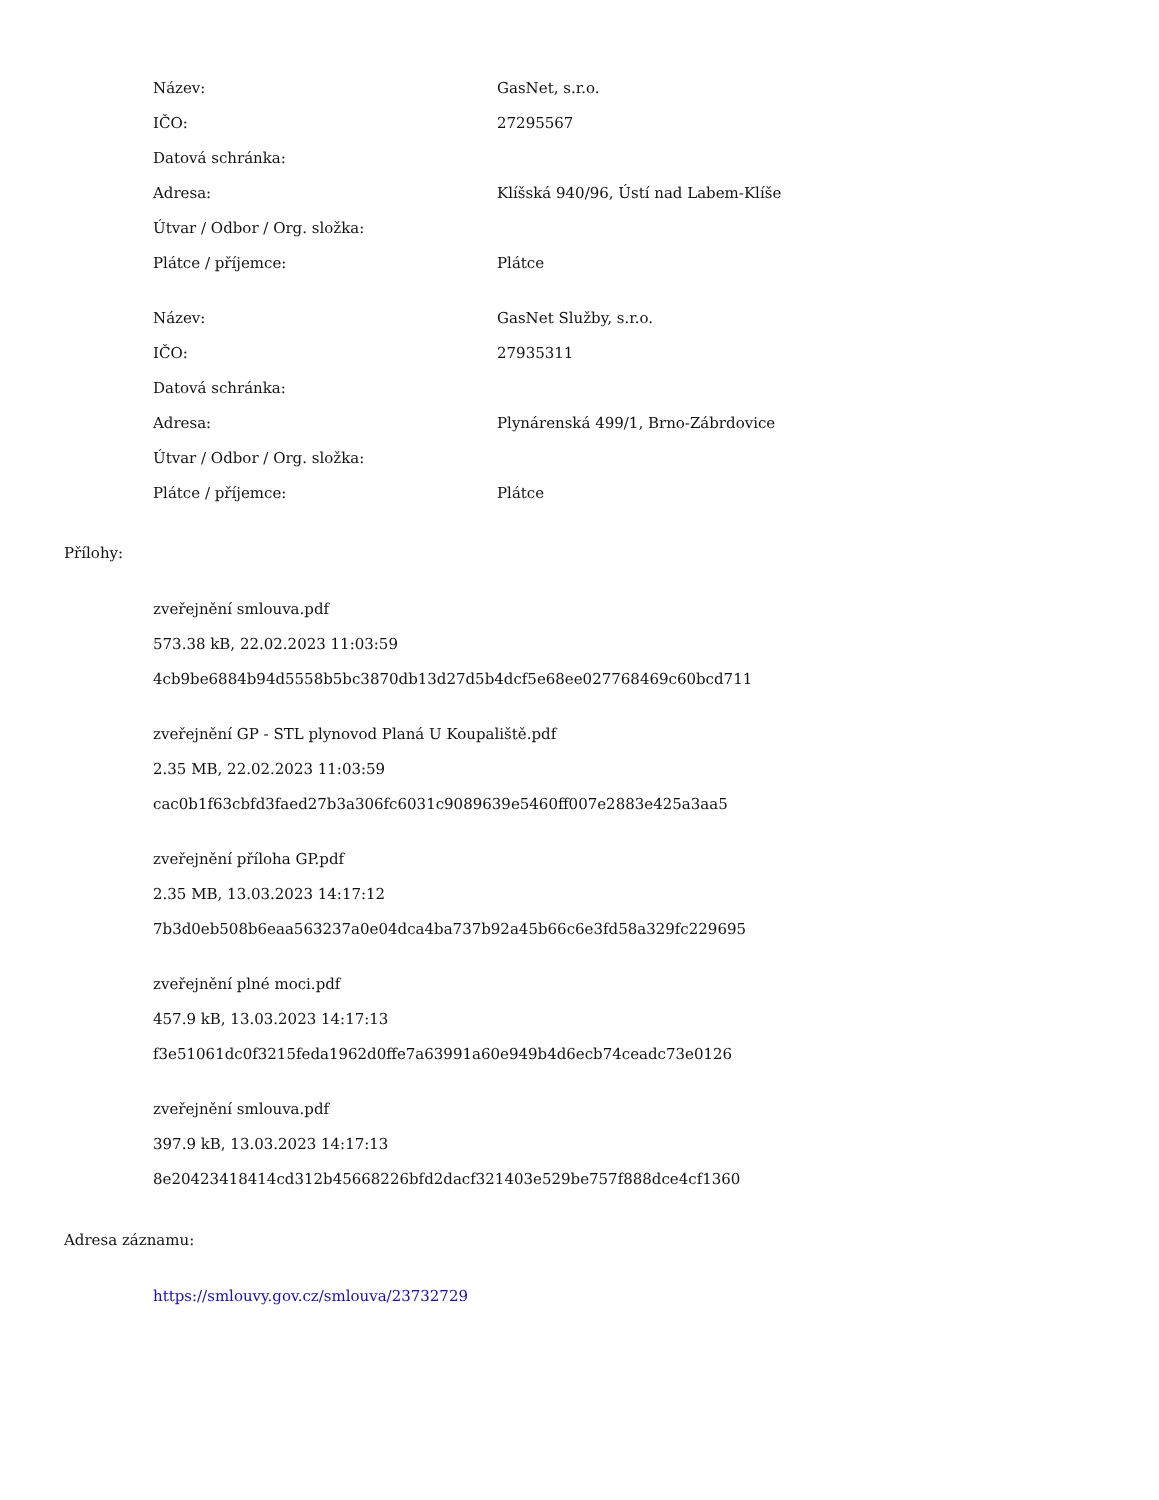| Název: | GasNet, s.r.o. |
| IČO: | 27295567 |
| Datová schránka: | |
| Adresa: | Klíšská 940/96, Ústí nad Labem-Klíše |
| Útvar / Odbor / Org. složka: | |
| Plátce / příjemce: | Plátce |
| Název: | GasNet Služby, s.r.o. |
| IČO: | 27935311 |
| Datová schránka: | |
| Adresa: | Plynárenská 499/1, Brno-Zábrdovice |
| Útvar / Odbor / Org. složka: | |
| Plátce / příjemce: | Plátce |
Přílohy:
zveřejnění smlouva.pdf
573.38 kB, 22.02.2023 11:03:59
4cb9be6884b94d5558b5bc3870db13d27d5b4dcf5e68ee027768469c60bcd711
zveřejnění GP - STL plynovod Planá U Koupaliště.pdf
2.35 MB, 22.02.2023 11:03:59
cac0b1f63cbfd3faed27b3a306fc6031c9089639e5460ff007e2883e425a3aa5
zveřejnění příloha GP.pdf
2.35 MB, 13.03.2023 14:17:12
7b3d0eb508b6eaa563237a0e04dca4ba737b92a45b66c6e3fd58a329fc229695
zveřejnění plné moci.pdf
457.9 kB, 13.03.2023 14:17:13
f3e51061dc0f3215feda1962d0ffe7a63991a60e949b4d6ecb74ceadc73e0126
zveřejnění smlouva.pdf
397.9 kB, 13.03.2023 14:17:13
8e20423418414cd312b45668226bfd2dacf321403e529be757f888dce4cf1360
Adresa záznamu:
https://smlouvy.gov.cz/smlouva/23732729